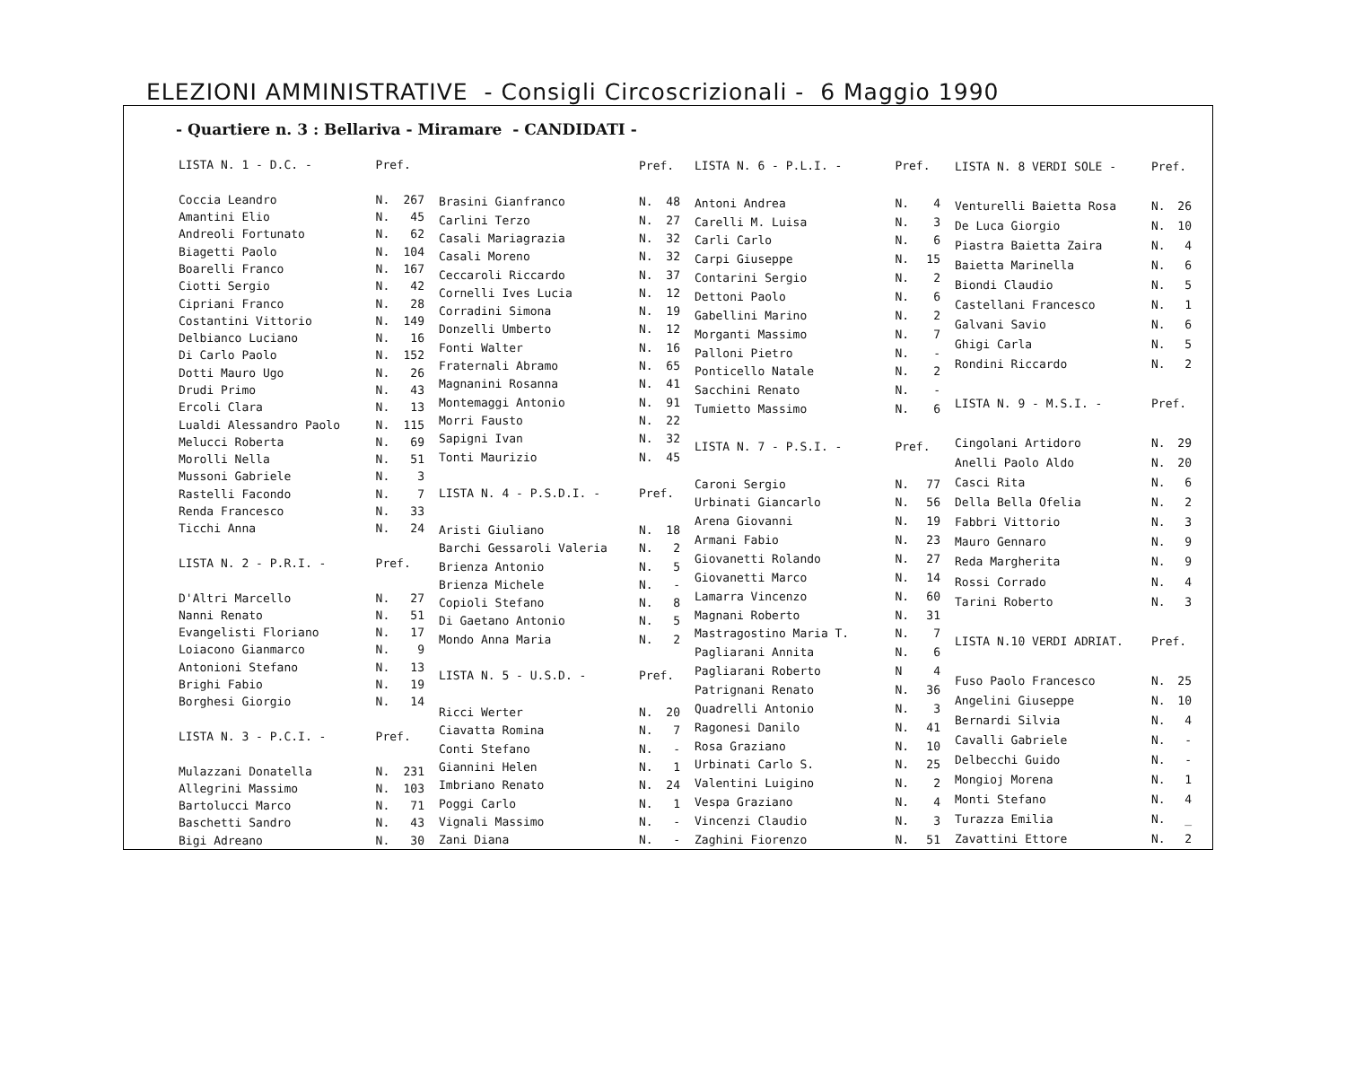ELEZIONI AMMINISTRATIVE - Consigli Circoscrizionali - 6 Maggio 1990
- Quartiere n. 3 : Bellariva - Miramare - CANDIDATI -
| LISTA N. 1 - D.C. - | Pref. | |
| Coccia Leandro | N. | 267 |
| Amantini Elio | N. | 45 |
| Andreoli Fortunato | N. | 62 |
| Biagetti Paolo | N. | 104 |
| Boarelli Franco | N. | 167 |
| Ciotti Sergio | N. | 42 |
| Cipriani Franco | N. | 28 |
| Costantini Vittorio | N. | 149 |
| Delbianco Luciano | N. | 16 |
| Di Carlo Paolo | N. | 152 |
| Dotti Mauro Ugo | N. | 26 |
| Drudi Primo | N. | 43 |
| Ercoli Clara | N. | 13 |
| Lualdi Alessandro Paolo | N. | 115 |
| Melucci Roberta | N. | 69 |
| Morolli Nella | N. | 51 |
| Mussoni Gabriele | N. | 3 |
| Rastelli Facondo | N. | 7 |
| Renda Francesco | N. | 33 |
| Ticchi Anna | N. | 24 |
| LISTA N. 2 - P.R.I. - | Pref. | |
| D'Altri Marcello | N. | 27 |
| Nanni Renato | N. | 51 |
| Evangelisti Floriano | N. | 17 |
| Loiacono Gianmarco | N. | 9 |
| Antonioni Stefano | N. | 13 |
| Brighi Fabio | N. | 19 |
| Borghesi Giorgio | N. | 14 |
| LISTA N. 3 - P.C.I. - | Pref. | |
| Mulazzani Donatella | N. | 231 |
| Allegrini Massimo | N. | 103 |
| Bartolucci Marco | N. | 71 |
| Baschetti Sandro | N. | 43 |
| Bigi Adreano | N. | 30 |
| | Pref. | |
| Brasini Gianfranco | N. | 48 |
| Carlini Terzo | N. | 27 |
| Casali Mariagrazia | N. | 32 |
| Casali Moreno | N. | 32 |
| Ceccaroli Riccardo | N. | 37 |
| Cornelli Ives Lucia | N. | 12 |
| Corradini Simona | N. | 19 |
| Donzelli Umberto | N. | 12 |
| Fonti Walter | N. | 16 |
| Fraternali Abramo | N. | 65 |
| Magnanini Rosanna | N. | 41 |
| Montemaggi Antonio | N. | 91 |
| Morri Fausto | N. | 22 |
| Sapigni Ivan | N. | 32 |
| Tonti Maurizio | N. | 45 |
| LISTA N. 4 - P.S.D.I. - | Pref. | |
| Aristi Giuliano | N. | 18 |
| Barchi Gessaroli Valeria | N. | 2 |
| Brienza Antonio | N. | 5 |
| Brienza Michele | N. | - |
| Copioli Stefano | N. | 8 |
| Di Gaetano Antonio | N. | 5 |
| Mondo Anna Maria | N. | 2 |
| LISTA N. 5 - U.S.D. - | Pref. | |
| Ricci Werter | N. | 20 |
| Ciavatta Romina | N. | 7 |
| Conti Stefano | N. | - |
| Giannini Helen | N. | 1 |
| Imbriano Renato | N. | 24 |
| Poggi Carlo | N. | 1 |
| Vignali Massimo | N. | - |
| Zani Diana | N. | - |
| LISTA N. 6 - P.L.I. - | Pref. | |
| Antoni Andrea | N. | 4 |
| Carelli M. Luisa | N. | 3 |
| Carli Carlo | N. | 6 |
| Carpi Giuseppe | N. | 15 |
| Contarini Sergio | N. | 2 |
| Dettoni Paolo | N. | 6 |
| Gabellini Marino | N. | 2 |
| Morganti Massimo | N. | 7 |
| Palloni Pietro | N. | - |
| Ponticello Natale | N. | 2 |
| Sacchini Renato | N. | - |
| Tumietto Massimo | N. | 6 |
| LISTA N. 7 - P.S.I. - | Pref. | |
| Caroni Sergio | N. | 77 |
| Urbinati Giancarlo | N. | 56 |
| Arena Giovanni | N. | 19 |
| Armani Fabio | N. | 23 |
| Giovanetti Rolando | N. | 27 |
| Giovanetti Marco | N. | 14 |
| Lamarra Vincenzo | N. | 60 |
| Magnani Roberto | N. | 31 |
| Mastragostino Maria T. | N. | 7 |
| Pagliarani Annita | N. | 6 |
| Pagliarani Roberto | N | 4 |
| Patrignani Renato | N. | 36 |
| Quadrelli Antonio | N. | 3 |
| Ragonesi Danilo | N. | 41 |
| Rosa Graziano | N. | 10 |
| Urbinati Carlo S. | N. | 25 |
| Valentini Luigino | N. | 2 |
| Vespa Graziano | N. | 4 |
| Vincenzi Claudio | N. | 3 |
| Zaghini Fiorenzo | N. | 51 |
| LISTA N. 8 VERDI SOLE - | Pref. | |
| Venturelli Baietta Rosa | N. | 26 |
| De Luca Giorgio | N. | 10 |
| Piastra Baietta Zaira | N. | 4 |
| Baietta Marinella | N. | 6 |
| Biondi Claudio | N. | 5 |
| Castellani Francesco | N. | 1 |
| Galvani Savio | N. | 6 |
| Ghigi Carla | N. | 5 |
| Rondini Riccardo | N. | 2 |
| LISTA N. 9 - M.S.I. - | Pref. | |
| Cingolani Artidoro | N. | 29 |
| Anelli Paolo Aldo | N. | 20 |
| Casci Rita | N. | 6 |
| Della Bella Ofelia | N. | 2 |
| Fabbri Vittorio | N. | 3 |
| Mauro Gennaro | N. | 9 |
| Reda Margherita | N. | 9 |
| Rossi Corrado | N. | 4 |
| Tarini Roberto | N. | 3 |
| LISTA N.10 VERDI ADRIAT. | Pref. | |
| Fuso Paolo Francesco | N. | 25 |
| Angelini Giuseppe | N. | 10 |
| Bernardi Silvia | N. | 4 |
| Cavalli Gabriele | N. | - |
| Delbecchi Guido | N. | - |
| Mongioj Morena | N. | 1 |
| Monti Stefano | N. | 4 |
| Turazza Emilia | N. | _ |
| Zavattini Ettore | N. | 2 |